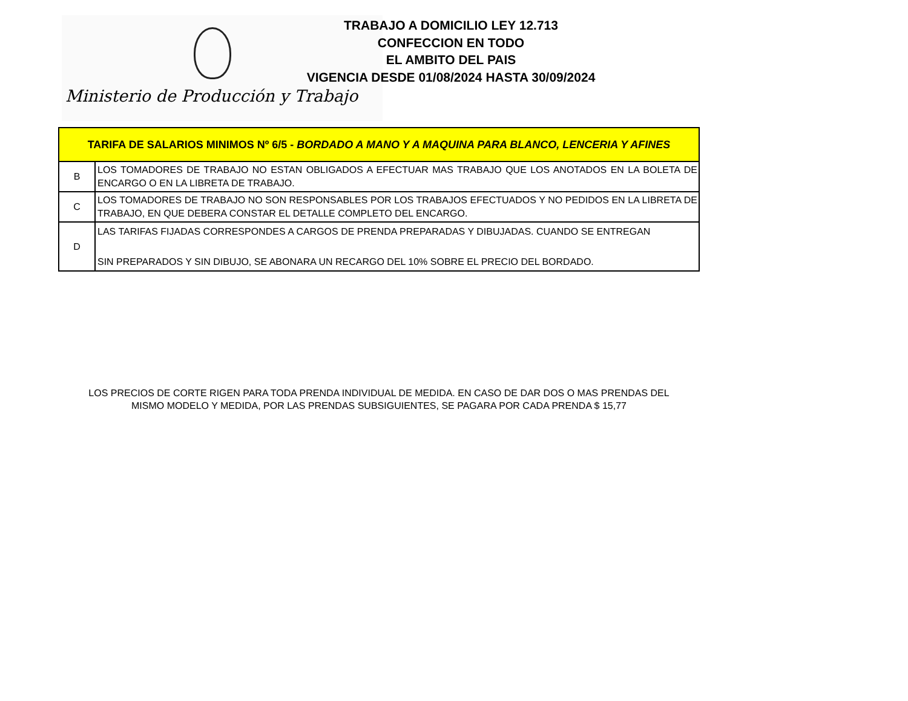Ministerio de Producción y Trabajo
TRABAJO A DOMICILIO LEY 12.713
CONFECCION EN TODO
EL AMBITO DEL PAIS
VIGENCIA DESDE 01/08/2024 HASTA 30/09/2024
| TARIFA DE SALARIOS MINIMOS Nº 6/5 - BORDADO A MANO Y A MAQUINA PARA BLANCO, LENCERIA Y AFINES | |
| --- | --- |
| B | LOS TOMADORES DE TRABAJO NO ESTAN OBLIGADOS A EFECTUAR MAS TRABAJO QUE LOS ANOTADOS EN LA BOLETA DE ENCARGO O EN LA LIBRETA DE TRABAJO. |
| C | LOS TOMADORES DE TRABAJO NO SON RESPONSABLES POR LOS TRABAJOS EFECTUADOS Y NO PEDIDOS EN LA LIBRETA DE TRABAJO, EN QUE DEBERA CONSTAR EL DETALLE COMPLETO DEL ENCARGO. |
| D | LAS TARIFAS FIJADAS CORRESPONDES A CARGOS DE PRENDA PREPARADAS Y DIBUJADAS. CUANDO SE ENTREGAN SIN PREPARADOS Y SIN DIBUJO, SE ABONARA UN RECARGO DEL 10% SOBRE EL PRECIO DEL BORDADO. |
LOS PRECIOS DE CORTE RIGEN PARA TODA PRENDA INDIVIDUAL DE MEDIDA. EN CASO DE DAR DOS O MAS PRENDAS DEL
MISMO MODELO Y MEDIDA, POR LAS PRENDAS SUBSIGUIENTES, SE PAGARA POR CADA PRENDA $ 15,77